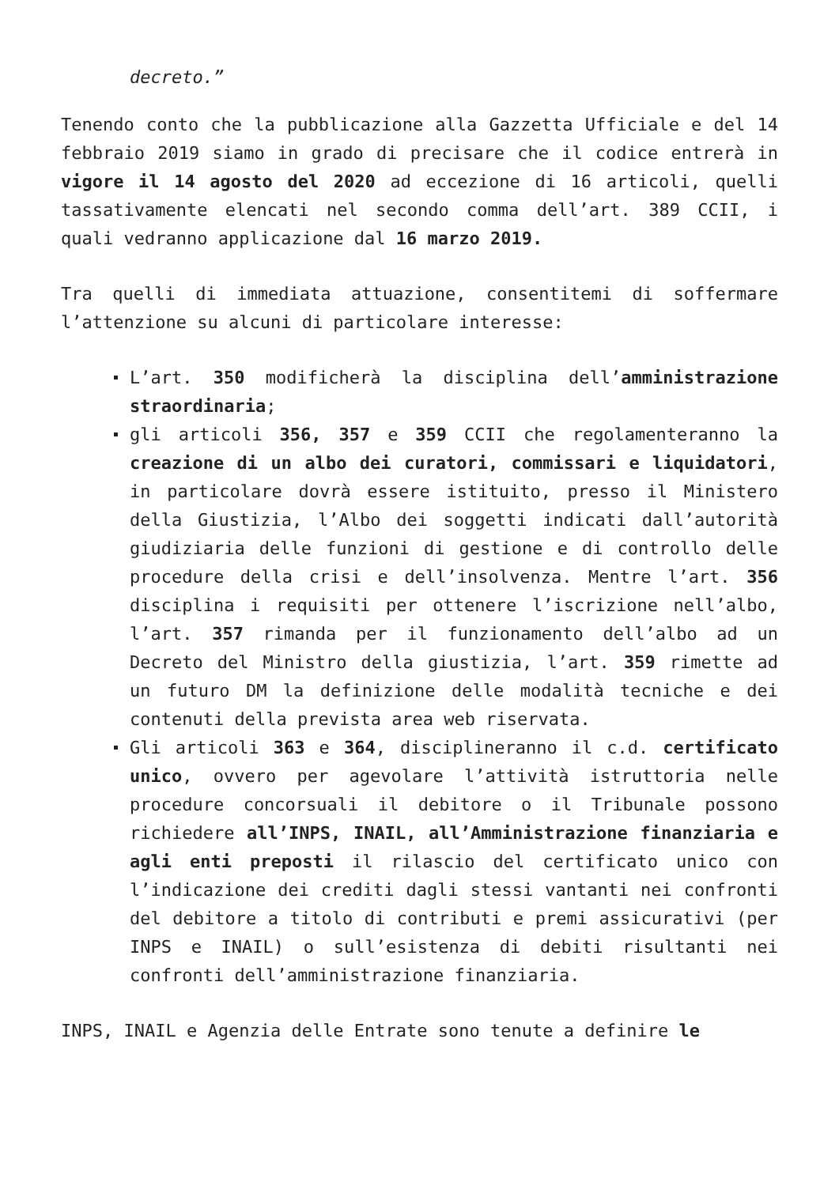decreto.”
Tenendo conto che la pubblicazione alla Gazzetta Ufficiale e del 14 febbraio 2019 siamo in grado di precisare che il codice entrerà in vigore il 14 agosto del 2020 ad eccezione di 16 articoli, quelli tassativamente elencati nel secondo comma dell’art. 389 CCII, i quali vedranno applicazione dal 16 marzo 2019.
Tra quelli di immediata attuazione, consentitemi di soffermare l’attenzione su alcuni di particolare interesse:
L’art. 350 modificherà la disciplina dell’amministrazione straordinaria;
gli articoli 356, 357 e 359 CCII che regolamenteranno la creazione di un albo dei curatori, commissari e liquidatori, in particolare dovrà essere istituito, presso il Ministero della Giustizia, l’Albo dei soggetti indicati dall’autorità giudiziaria delle funzioni di gestione e di controllo delle procedure della crisi e dell’insolvenza. Mentre l’art. 356 disciplina i requisiti per ottenere l’iscrizione nell’albo, l’art. 357 rimanda per il funzionamento dell’albo ad un Decreto del Ministro della giustizia, l’art. 359 rimette ad un futuro DM la definizione delle modalità tecniche e dei contenuti della prevista area web riservata.
Gli articoli 363 e 364, disciplineranno il c.d. certificato unico, ovvero per agevolare l’attività istruttoria nelle procedure concorsuali il debitore o il Tribunale possono richiedere all’INPS, INAIL, all’Amministrazione finanziaria e agli enti preposti il rilascio del certificato unico con l’indicazione dei crediti dagli stessi vantanti nei confronti del debitore a titolo di contributi e premi assicurativi (per INPS e INAIL) o sull’esistenza di debiti risultanti nei confronti dell’amministrazione finanziaria.
INPS, INAIL e Agenzia delle Entrate sono tenute a definire le